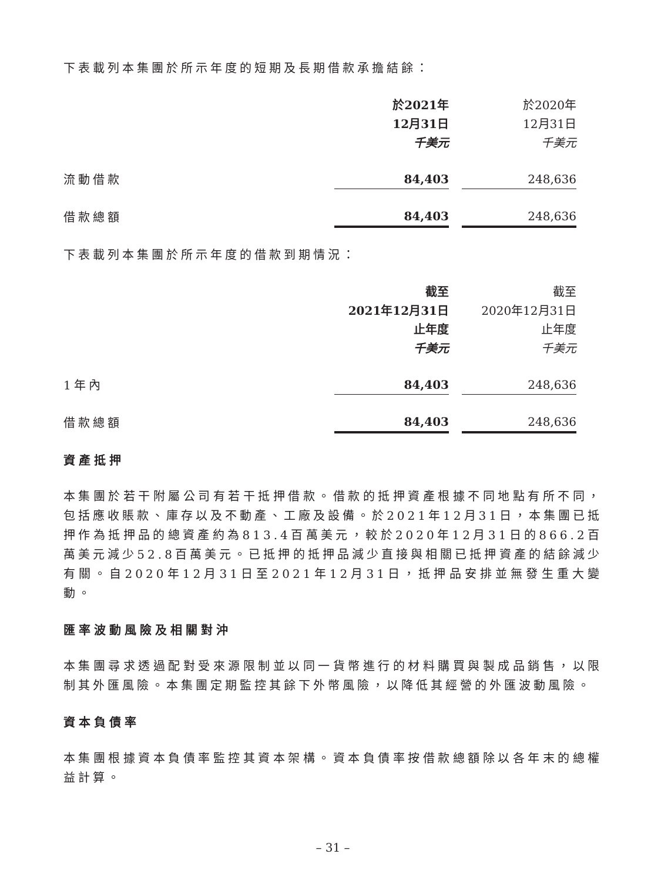下表載列本集團於所示年度的短期及長期借款承擔結餘：
| | 於2021年 12月31日 千美元 | 於2020年 12月31日 千美元 |
| --- | --- | --- |
| 流動借款 | 84,403 | 248,636 |
| 借款總額 | 84,403 | 248,636 |
下表載列本集團於所示年度的借款到期情況：
| | 截至 2021年12月31日 止年度 千美元 | 截至 2020年12月31日 止年度 千美元 |
| --- | --- | --- |
| 1年內 | 84,403 | 248,636 |
| 借款總額 | 84,403 | 248,636 |
資產抵押
本集團於若干附屬公司有若干抵押借款。借款的抵押資產根據不同地點有所不同，包括應收賬款、庫存以及不動產、工廠及設備。於2021年12月31日，本集團已抵押作為抵押品的總資產約為813.4百萬美元，較於2020年12月31日的866.2百萬美元減少52.8百萬美元。已抵押的抵押品減少直接與相關已抵押資產的結餘減少有關。自2020年12月31日至2021年12月31日，抵押品安排並無發生重大變動。
匯率波動風險及相關對沖
本集團尋求透過配對受來源限制並以同一貨幣進行的材料購買與製成品銷售，以限制其外匯風險。本集團定期監控其餘下外幣風險，以降低其經營的外匯波動風險。
資本負債率
本集團根據資本負債率監控其資本架構。資本負債率按借款總額除以各年末的總權益計算。
– 31 –